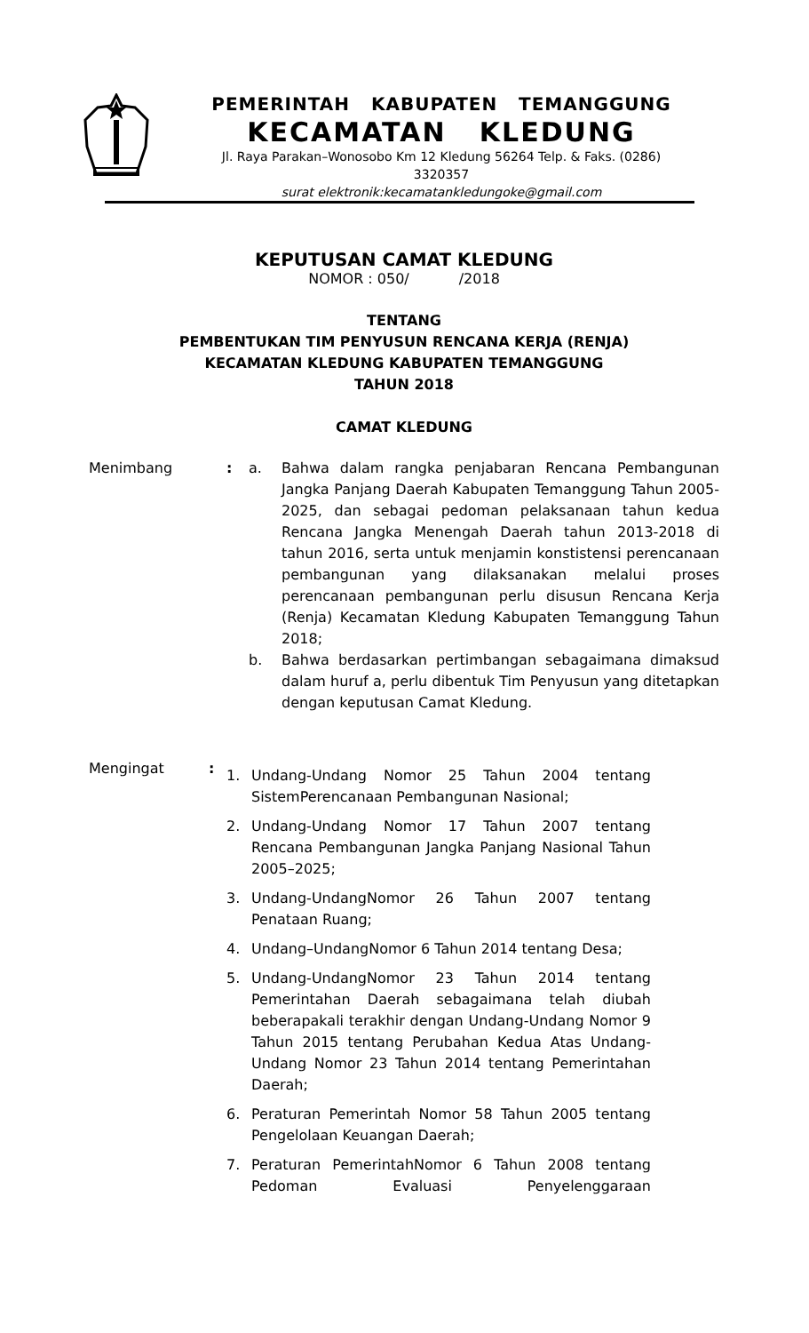PEMERINTAH KABUPATEN TEMANGGUNG
KECAMATAN KLEDUNG
Jl. Raya Parakan–Wonosobo Km 12 Kledung 56264 Telp. & Faks. (0286) 3320357
surat elektronik:kecamatankledungoke@gmail.com
KEPUTUSAN CAMAT KLEDUNG
NOMOR : 050/ /2018
TENTANG
PEMBENTUKAN TIM PENYUSUN RENCANA KERJA (RENJA)
KECAMATAN KLEDUNG KABUPATEN TEMANGGUNG
TAHUN 2018
CAMAT KLEDUNG
Menimbang : a. Bahwa dalam rangka penjabaran Rencana Pembangunan Jangka Panjang Daerah Kabupaten Temanggung Tahun 2005-2025, dan sebagai pedoman pelaksanaan tahun kedua Rencana Jangka Menengah Daerah tahun 2013-2018 di tahun 2016, serta untuk menjamin konstistensi perencanaan pembangunan yang dilaksanakan melalui proses perencanaan pembangunan perlu disusun Rencana Kerja (Renja) Kecamatan Kledung Kabupaten Temanggung Tahun 2018;
b. Bahwa berdasarkan pertimbangan sebagaimana dimaksud dalam huruf a, perlu dibentuk Tim Penyusun yang ditetapkan dengan keputusan Camat Kledung.
Mengingat :
1. Undang-Undang Nomor 25 Tahun 2004 tentang SistemPerencanaan Pembangunan Nasional;
2. Undang-Undang Nomor 17 Tahun 2007 tentang Rencana Pembangunan Jangka Panjang Nasional Tahun 2005–2025;
3. Undang-UndangNomor 26 Tahun 2007 tentang Penataan Ruang;
4. Undang–UndangNomor 6 Tahun 2014 tentang Desa;
5. Undang-UndangNomor 23 Tahun 2014 tentang Pemerintahan Daerah sebagaimana telah diubah beberapakali terakhir dengan Undang-Undang Nomor 9 Tahun 2015 tentang Perubahan Kedua Atas Undang-Undang Nomor 23 Tahun 2014 tentang Pemerintahan Daerah;
6. Peraturan Pemerintah Nomor 58 Tahun 2005 tentang Pengelolaan Keuangan Daerah;
7. Peraturan PemerintahNomor 6 Tahun 2008 tentang Pedoman Evaluasi Penyelenggaraan